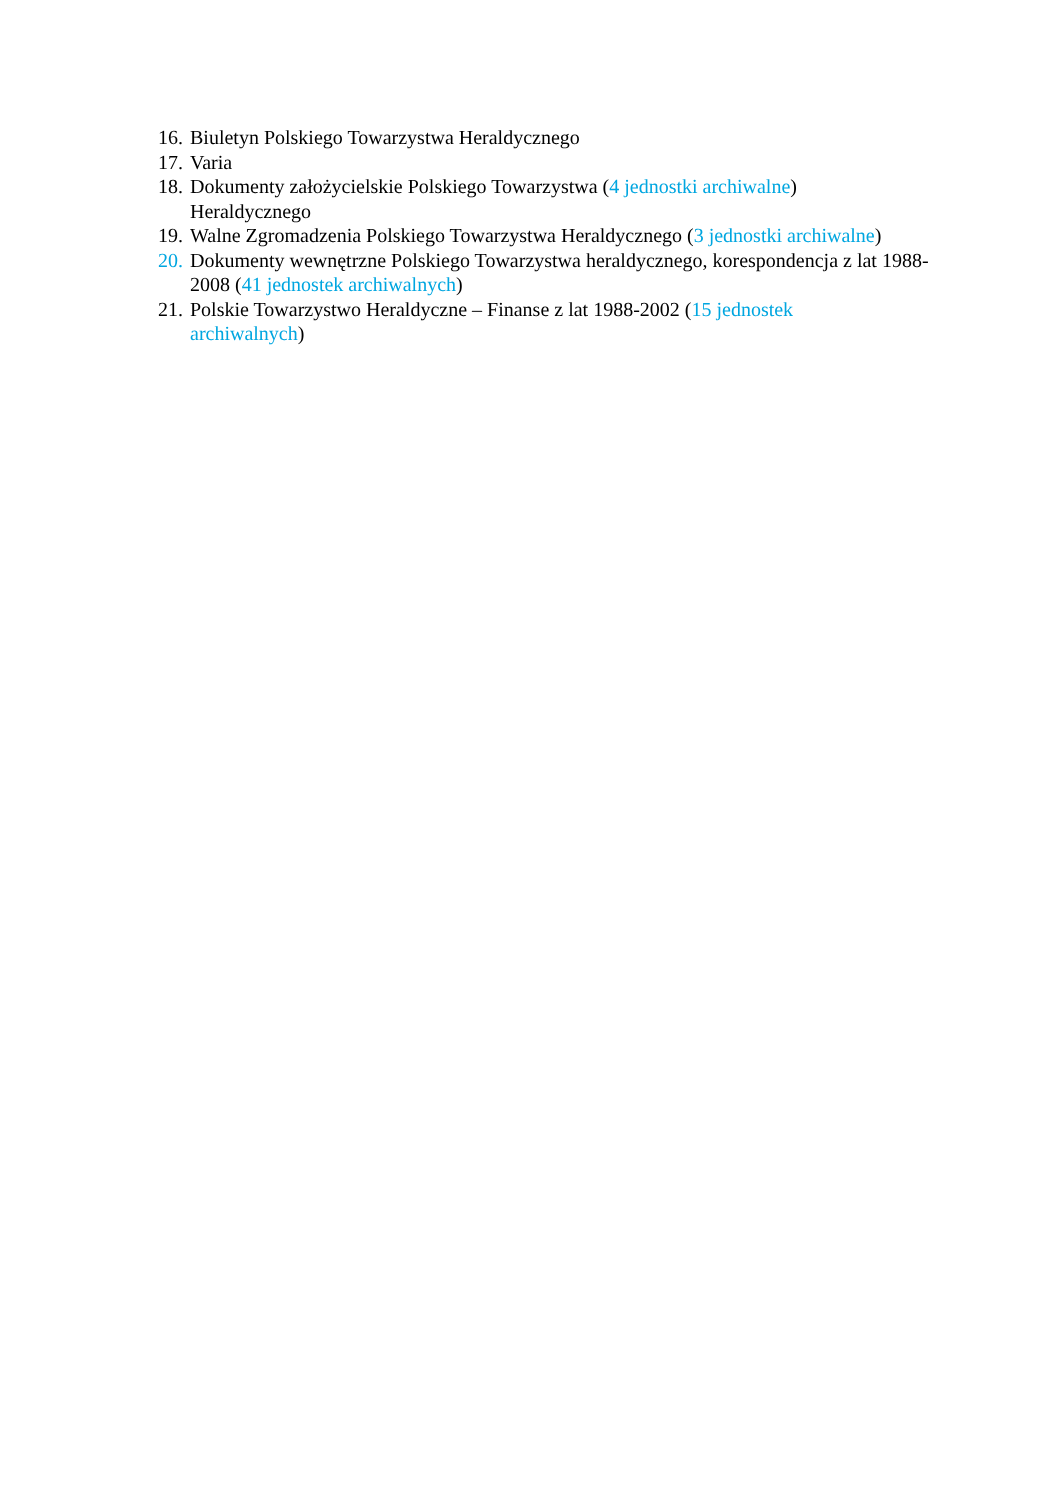16. Biuletyn Polskiego Towarzystwa Heraldycznego
17. Varia
18. Dokumenty założycielskie Polskiego Towarzystwa (4 jednostki archiwalne)
Heraldycznego
19. Walne Zgromadzenia Polskiego Towarzystwa Heraldycznego (3 jednostki archiwalne)
20. Dokumenty wewnętrzne Polskiego Towarzystwa heraldycznego, korespondencja z lat 1988-2008 (41 jednostek archiwalnych)
21. Polskie Towarzystwo Heraldyczne – Finanse z lat 1988-2002 (15 jednostek
archiwalnych)